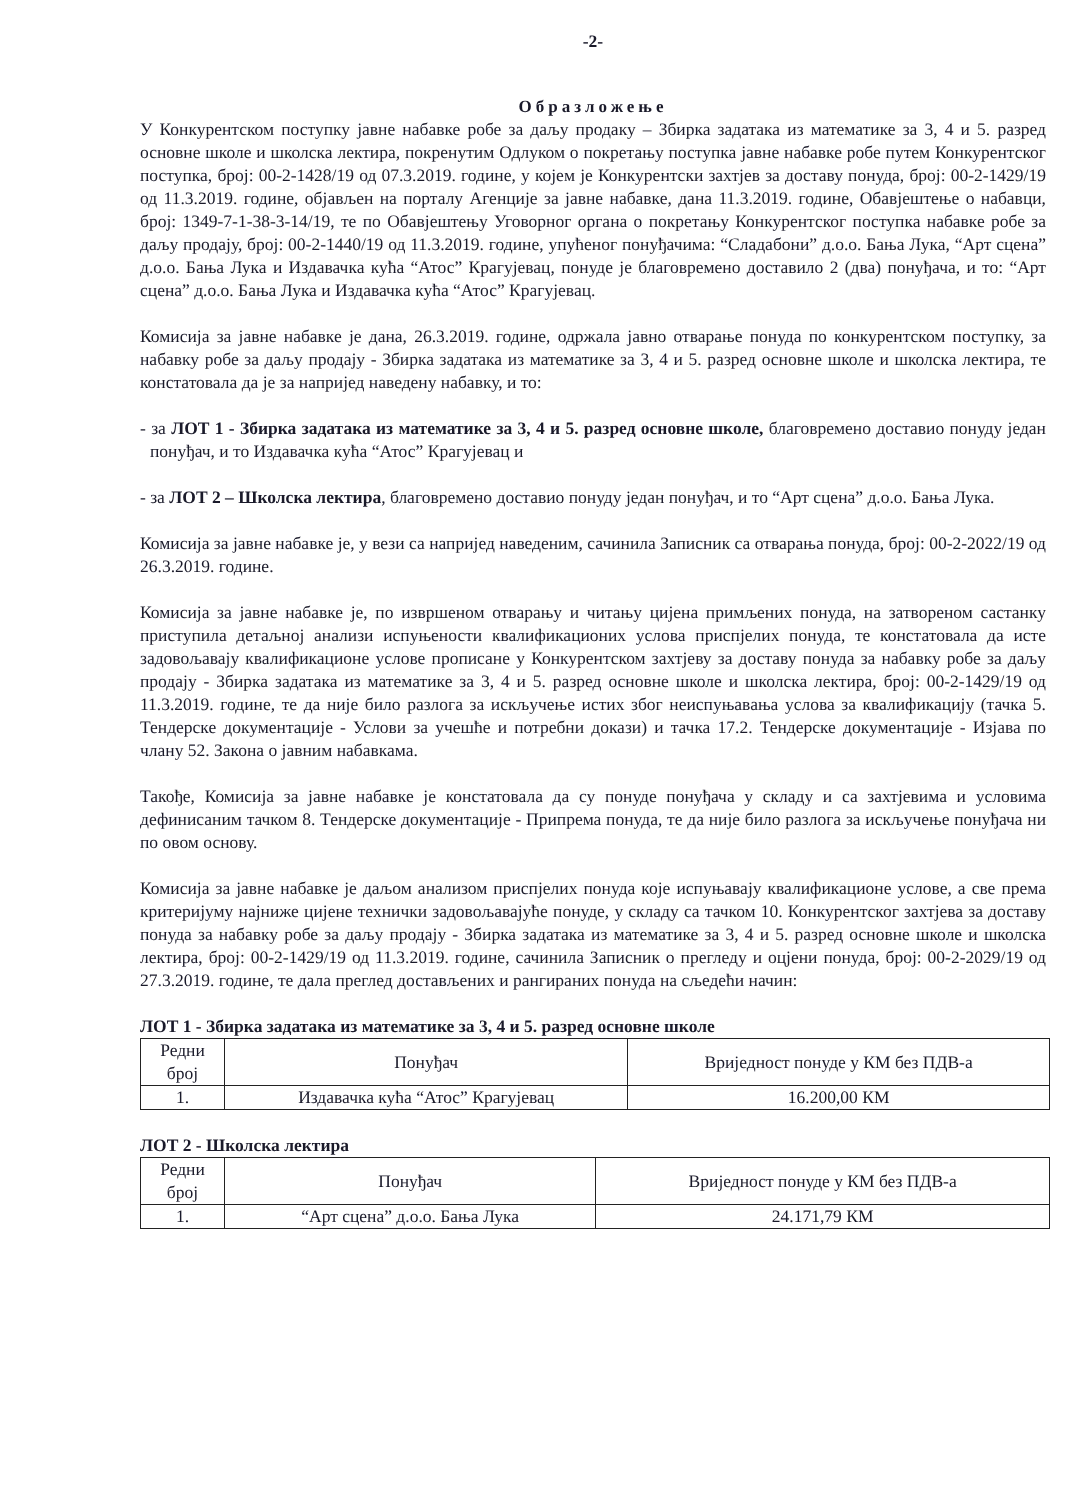-2-
Образложење
У Конкурентском поступку јавне набавке робе за даљу продаку – Збирка задатака из математике за 3, 4 и 5. разред основне школе и школска лектира, покренутим Одлуком о покретању поступка јавне набавке робе путем Конкурентског поступка, број: 00-2-1428/19 од 07.3.2019. године, у којем је Конкурентски захтјев за доставу понуда, број: 00-2-1429/19 од 11.3.2019. године, објављен на порталу Агенције за јавне набавке, дана 11.3.2019. године, Обавјештење о набавци, број: 1349-7-1-38-3-14/19, те по Обавјештењу Уговорног органа о покретању Конкурентског поступка набавке робе за даљу продају, број: 00-2-1440/19 од 11.3.2019. године, упућеног понуђачима: “Сладабони” д.о.о. Бања Лука, “Арт сцена” д.о.о. Бања Лука и Издавачка кућа “Атос” Крагујевац, понуде је благовремено доставило 2 (два) понуђача, и то: “Арт сцена” д.о.о. Бања Лука и Издавачка кућа “Атос” Крагујевац.
Комисија за јавне набавке је дана, 26.3.2019. године, одржала јавно отварање понуда по конкурентском поступку, за набавку робе за даљу продају - Збирка задатака из математике за 3, 4 и 5. разред основне школе и школска лектира, те констатовала да је за напријед наведену набавку, и то:
- за ЛОТ 1 - Збирка задатака из математике за 3, 4 и 5. разред основне школе, благовремено доставио понуду један понуђач, и то Издавачка кућа “Атос” Крагујевац и
- за ЛОТ 2 – Школска лектира, благовремено доставио понуду један понуђач, и то “Арт сцена” д.о.о. Бања Лука.
Комисија за јавне набавке је, у вези са напријед наведеним, сачинила Записник са отварања понуда, број: 00-2-2022/19 од 26.3.2019. године.
Комисија за јавне набавке је, по извршеном отварању и читању цијена примљених понуда, на затвореном састанку приступила детаљној анализи испуњености квалификационих услова приспјелих понуда, те констатовала да исте задовољавају квалификационе услове прописане у Конкурентском захтјеву за доставу понуда за набавку робе за даљу продају - Збирка задатака из математике за 3, 4 и 5. разред основне школе и школска лектира, број: 00-2-1429/19 од 11.3.2019. године, те да није било разлога за искључење истих због неиспуњавања услова за квалификацију (тачка 5. Тендерске документације - Услови за учешће и потребни докази) и тачка 17.2. Тендерске документације - Изјава по члану 52. Закона о јавним набавкама.
Такође, Комисија за јавне набавке је констатовала да су понуде понуђача у складу и са захтјевима и условима дефинисаним тачком 8. Тендерске документације - Припрема понуда, те да није било разлога за искључење понуђача ни по овом основу.
Комисија за јавне набавке је даљом анализом приспјелих понуда које испуњавају квалификационе услове, а све према критеријуму најниже цијене технички задовољавајуће понуде, у складу са тачком 10. Конкурентског захтјева за доставу понуда за набавку робе за даљу продају - Збирка задатака из математике за 3, 4 и 5. разред основне школе и школска лектира, број: 00-2-1429/19 од 11.3.2019. године, сачинила Записник о прегледу и оцјени понуда, број: 00-2-2029/19 од 27.3.2019. године, те дала преглед достављених и рангираних понуда на сљедећи начин:
ЛОТ 1 - Збирка задатака из математике за 3, 4 и 5. разред основне школе
| Редни број | Понуђач | Вриједност понуде у КМ без ПДВ-а |
| --- | --- | --- |
| 1. | Издавачка кућа “Атос” Крагујевац | 16.200,00 КМ |
ЛОТ 2 - Школска лектира
| Редни број | Понуђач | Вриједност понуде у КМ без ПДВ-а |
| --- | --- | --- |
| 1. | “Арт сцена” д.о.о. Бања Лука | 24.171,79 КМ |